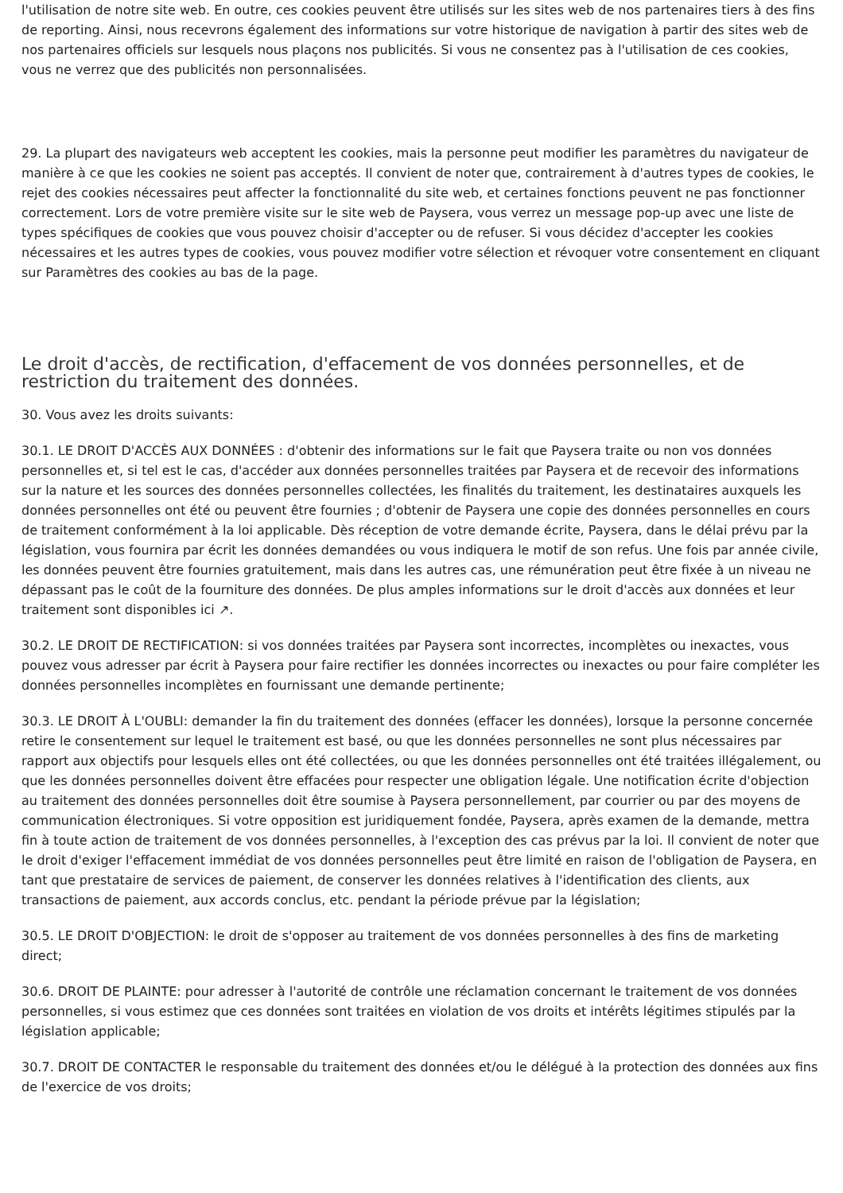l'utilisation de notre site web. En outre, ces cookies peuvent être utilisés sur les sites web de nos partenaires tiers à des fins de reporting. Ainsi, nous recevrons également des informations sur votre historique de navigation à partir des sites web de nos partenaires officiels sur lesquels nous plaçons nos publicités. Si vous ne consentez pas à l'utilisation de ces cookies, vous ne verrez que des publicités non personnalisées.
29. La plupart des navigateurs web acceptent les cookies, mais la personne peut modifier les paramètres du navigateur de manière à ce que les cookies ne soient pas acceptés. Il convient de noter que, contrairement à d'autres types de cookies, le rejet des cookies nécessaires peut affecter la fonctionnalité du site web, et certaines fonctions peuvent ne pas fonctionner correctement. Lors de votre première visite sur le site web de Paysera, vous verrez un message pop-up avec une liste de types spécifiques de cookies que vous pouvez choisir d'accepter ou de refuser. Si vous décidez d'accepter les cookies nécessaires et les autres types de cookies, vous pouvez modifier votre sélection et révoquer votre consentement en cliquant sur Paramètres des cookies au bas de la page.
Le droit d'accès, de rectification, d'effacement de vos données personnelles, et de restriction du traitement des données.
30. Vous avez les droits suivants:
30.1. LE DROIT D'ACCÈS AUX DONNÉES : d'obtenir des informations sur le fait que Paysera traite ou non vos données personnelles et, si tel est le cas, d'accéder aux données personnelles traitées par Paysera et de recevoir des informations sur la nature et les sources des données personnelles collectées, les finalités du traitement, les destinataires auxquels les données personnelles ont été ou peuvent être fournies ; d'obtenir de Paysera une copie des données personnelles en cours de traitement conformément à la loi applicable. Dès réception de votre demande écrite, Paysera, dans le délai prévu par la législation, vous fournira par écrit les données demandées ou vous indiquera le motif de son refus. Une fois par année civile, les données peuvent être fournies gratuitement, mais dans les autres cas, une rémunération peut être fixée à un niveau ne dépassant pas le coût de la fourniture des données. De plus amples informations sur le droit d'accès aux données et leur traitement sont disponibles ici ↗.
30.2. LE DROIT DE RECTIFICATION: si vos données traitées par Paysera sont incorrectes, incomplètes ou inexactes, vous pouvez vous adresser par écrit à Paysera pour faire rectifier les données incorrectes ou inexactes ou pour faire compléter les données personnelles incomplètes en fournissant une demande pertinente;
30.3. LE DROIT À L'OUBLI: demander la fin du traitement des données (effacer les données), lorsque la personne concernée retire le consentement sur lequel le traitement est basé, ou que les données personnelles ne sont plus nécessaires par rapport aux objectifs pour lesquels elles ont été collectées, ou que les données personnelles ont été traitées illégalement, ou que les données personnelles doivent être effacées pour respecter une obligation légale. Une notification écrite d'objection au traitement des données personnelles doit être soumise à Paysera personnellement, par courrier ou par des moyens de communication électroniques. Si votre opposition est juridiquement fondée, Paysera, après examen de la demande, mettra fin à toute action de traitement de vos données personnelles, à l'exception des cas prévus par la loi. Il convient de noter que le droit d'exiger l'effacement immédiat de vos données personnelles peut être limité en raison de l'obligation de Paysera, en tant que prestataire de services de paiement, de conserver les données relatives à l'identification des clients, aux transactions de paiement, aux accords conclus, etc. pendant la période prévue par la législation;
30.5. LE DROIT D'OBJECTION: le droit de s'opposer au traitement de vos données personnelles à des fins de marketing direct;
30.6. DROIT DE PLAINTE: pour adresser à l'autorité de contrôle une réclamation concernant le traitement de vos données personnelles, si vous estimez que ces données sont traitées en violation de vos droits et intérêts légitimes stipulés par la législation applicable;
30.7. DROIT DE CONTACTER le responsable du traitement des données et/ou le délégué à la protection des données aux fins de l'exercice de vos droits;